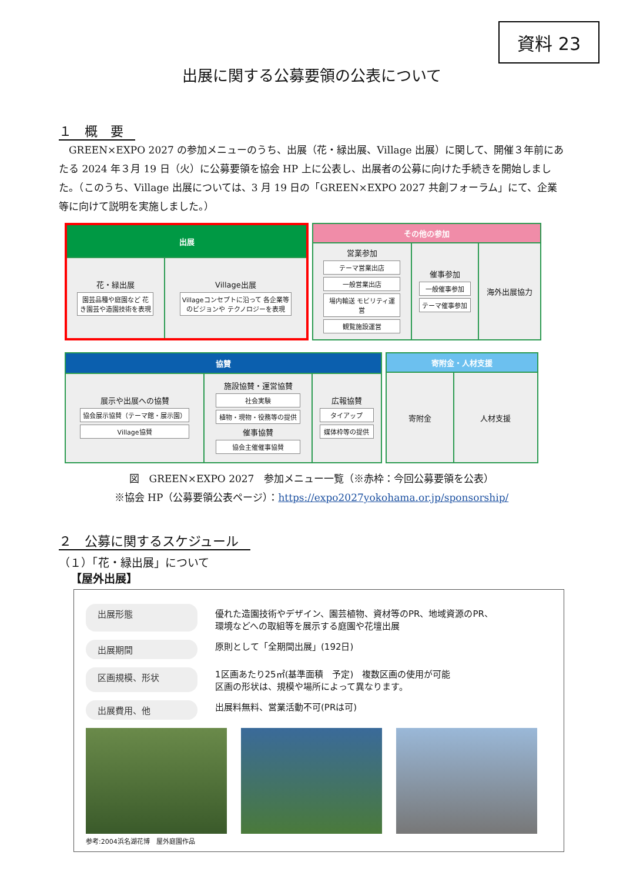資料 23
出展に関する公募要領の公表について
１　概　要
　GREEN×EXPO 2027 の参加メニューのうち、出展（花・緑出展、Village 出展）に関して、開催３年前にあたる 2024 年３月 19 日（火）に公募要領を協会 HP 上に公表し、出展者の公募に向けた手続きを開始しました。（このうち、Village 出展については、3 月 19 日の「GREEN×EXPO 2027 共創フォーラム」にて、企業等に向けて説明を実施しました。）
| 出展 | |
| --- | --- |
| 花・緑出展 園芸品種や庭園など 花き園芸や造園技術を表現 | Village出展 Villageコンセプトに沿って 各企業等のビジョンや テクノロジーを表現 |
| その他の参加 | | |
| --- | --- | --- |
| 営業参加 テーマ営業出店 一般営業出店 場内輸送 モビリティ運営 観覧施設運営 | 催事参加 一般催事参加 テーマ催事参加 | 海外出展協力 |
| 協賛 | | |
| --- | --- | --- |
| 展示や出展への協賛 協会展示協賛（テーマ館・展示園） Village協賛 | 施設協賛・運営協賛 社会実験 植物・現物・役務等の提供 催事協賛 協会主催催事協賛 | 広報協賛 タイアップ 媒体枠等の提供 |
| 寄附金・人材支援 | |
| --- | --- |
| 寄附金 | 人材支援 |
図　GREEN×EXPO 2027　参加メニュー一覧（※赤枠：今回公募要領を公表）
※協会 HP（公募要領公表ページ）：https://expo2027yokohama.or.jp/sponsorship/
２　公募に関するスケジュール
（１）「花・緑出展」について
【屋外出展】
出展形態
優れた造園技術やデザイン、園芸植物、資材等のPR、地域資源のPR、
環境などへの取組等を展示する庭園や花壇出展
出展期間
原則として「全期間出展」(192日)
区画規模、形状
1区画あたり25㎡(基準面積　予定)　複数区画の使用が可能
区画の形状は、規模や場所によって異なります。
出展費用、他
出展料無料、営業活動不可(PRは可)
参考:2004浜名湖花博　屋外庭園作品